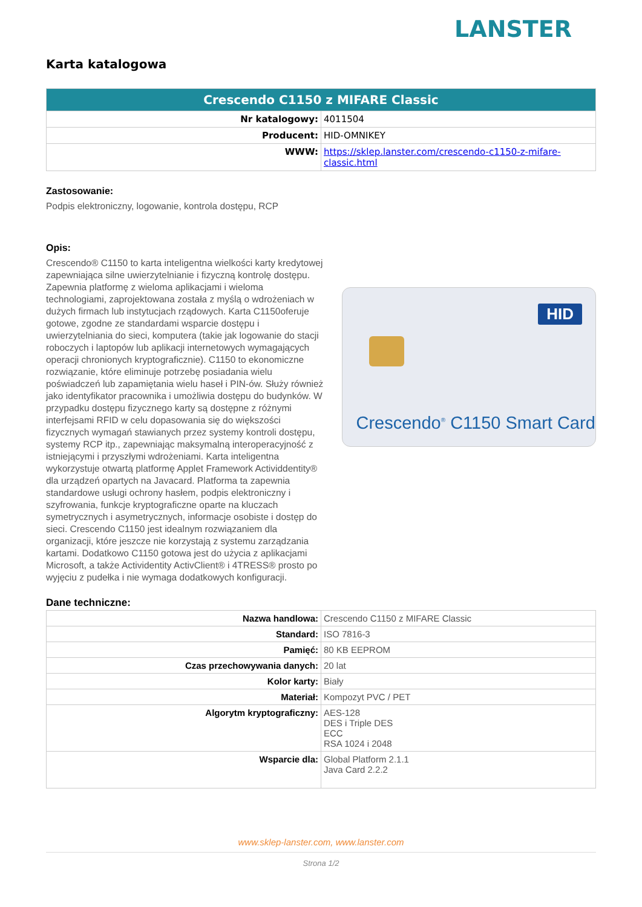LANSTER
Karta katalogowa
| Crescendo C1150 z MIFARE Classic | |
| --- | --- |
| Nr katalogowy: | 4011504 |
| Producent: | HID-OMNIKEY |
| WWW: | https://sklep.lanster.com/crescendo-c1150-z-mifare-classic.html |
Zastosowanie:
Podpis elektroniczny, logowanie, kontrola dostępu, RCP
Opis:
Crescendo® C1150 to karta inteligentna wielkości karty kredytowej zapewniająca silne uwierzytelnianie i fizyczną kontrolę dostępu. Zapewnia platformę z wieloma aplikacjami i wieloma technologiami, zaprojektowana została z myślą o wdrożeniach w dużych firmach lub instytucjach rządowych. Karta C1150oferuje gotowe, zgodne ze standardami wsparcie dostępu i uwierzytelniania do sieci, komputera (takie jak logowanie do stacji roboczych i laptopów lub aplikacji internetowych wymagających operacji chronionych kryptograficznie). C1150 to ekonomiczne rozwiązanie, które eliminuje potrzebę posiadania wielu poświadczeń lub zapamiętania wielu haseł i PIN-ów. Służy również jako identyfikator pracownika i umożliwia dostępu do budynków. W przypadku dostępu fizycznego karty są dostępne z różnymi interfejsami RFID w celu dopasowania się do większości fizycznych wymagań stawianych przez systemy kontroli dostępu, systemy RCP itp., zapewniając maksymalną interoperacyjność z istniejącymi i przyszłymi wdrożeniami. Karta inteligentna wykorzystuje otwartą platformę Applet Framework Actividdentity® dla urządzeń opartych na Javacard. Platforma ta zapewnia standardowe usługi ochrony hasłem, podpis elektroniczny i szyfrowania, funkcje kryptograficzne oparte na kluczach symetrycznych i asymetrycznych, informacje osobiste i dostęp do sieci. Crescendo C1150 jest idealnym rozwiązaniem dla organizacji, które jeszcze nie korzystają z systemu zarządzania kartami. Dodatkowo C1150 gotowa jest do użycia z aplikacjami Microsoft, a także Actividentity ActivClient® i 4TRESS® prosto po wyjęciu z pudełka i nie wymaga dodatkowych konfiguracji.
HID
Crescendo<sup>®</sup> C1150 Smart Card
Dane techniczne:
| Nazwa handlowa: | Crescendo C1150 z MIFARE Classic |
| Standard: | ISO 7816-3 |
| Pamięć: | 80 KB EEPROM |
| Czas przechowywania danych: | 20 lat |
| Kolor karty: | Biały |
| Materiał: | Kompozyt PVC / PET |
| Algorytm kryptograficzny: | AES-128 DES i Triple DES ECC RSA 1024 i 2048 |
| Wsparcie dla: | Global Platform 2.1.1 Java Card 2.2.2 |
www.sklep-lanster.com, www.lanster.com
Strona 1/2